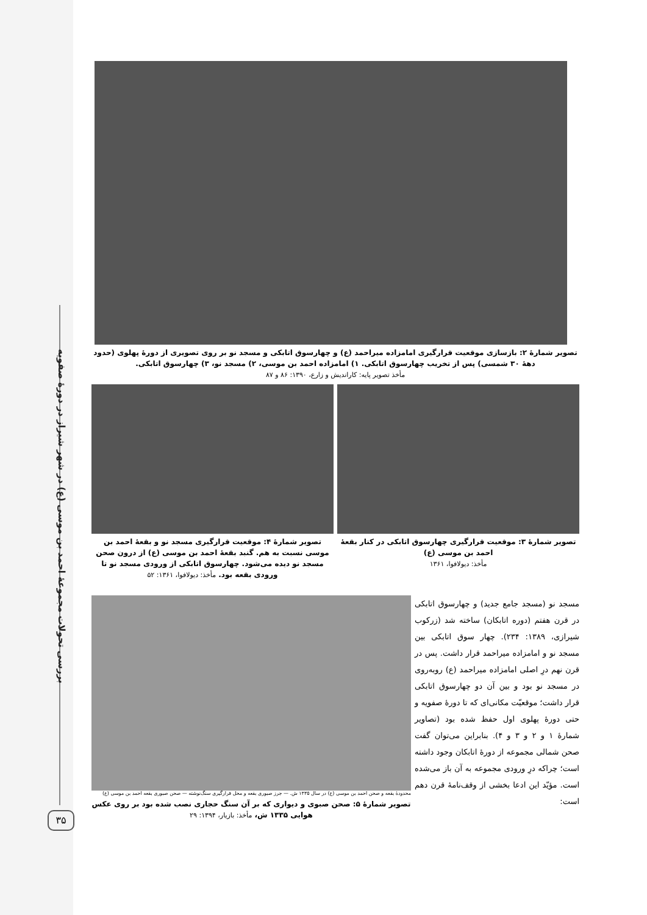بررسی تحولات مجموعهٔ احمد بن موسی (ع) در شهر شیراز در دورهٔ صفویه
۳۵
تصویر شمارهٔ ۲: بازسازی موقعیت قرارگیری امامزاده میراحمد (ع) و چهارسوق اتابکی و مسجد نو بر روی تصویری از دورهٔ پهلوی (حدود دههٔ ۳۰ شمسی) پس از تخریب چهارسوق اتابکی. ۱) امامزاده احمد بن موسی، ۲) مسجد نو، ۳) چهارسوق اتابکی.
مأخذ تصویر پایه: کاراندیش و زارع، ۱۳۹۰: ۸۶ و ۸۷
تصویر شمارهٔ ۳: موقعیت قرارگیری چهارسوق اتابکی در کنار بقعهٔ احمد بن موسی (ع)
مأخذ: دیولافوا، ۱۳۶۱
تصویر شمارهٔ ۴: موقعیت قرارگیری مسجد نو و بقعهٔ احمد بن موسی نسبت به هم. گنبد بقعهٔ احمد بن موسی (ع) از درون صحن مسجد نو دیده می‌شود. چهارسوق اتابکی از ورودی مسجد نو تا ورودی بقعه بود. مأخذ: دیولافوا، ۱۳۶۱: ۵۲
مسجد نو (مسجد جامع جدید) و چهارسوق اتابکی در قرن هفتم (دوره اتابکان) ساخته شد (زرکوب شیرازی، ۱۳۸۹: ۲۳۴). چهار سوق اتابکی بین مسجد نو و امامزاده میراحمد قرار داشت. پس در قرن نهم درِ اصلی امامزاده میراحمد (ع) روبه‌روی در مسجد نو بود و بین آن دو چهارسوق اتابکی قرار داشت؛ موقعیّت مکانی‌ای که تا دورهٔ صفویه و حتی دورهٔ پهلوی اول حفظ شده بود (تصاویر شمارهٔ ۱ و ۲ و ۳ و ۴). بنابراین می‌توان گفت صحن شمالی مجموعه از دورهٔ اتابکان وجود داشته است؛ چراکه درِ ورودی مجموعه به آن باز می‌شده است. مؤیّد این ادعا بخشی از وقف‌نامهٔ قرن دهم است:
محدودهٔ بقعه و صحن احمد بن موسی (ع) در سال ۱۳۳۵ ش. — جرز صبوری بقعه و محل قرارگیری سنگ‌نوشته — صحن صبوری بقعه احمد بن موسی (ع)
تصویر شمارهٔ ۵: صحن صبوی و دیواری که بر آن سنگ حجاری نصب شده بود بر روی عکس هوایی ۱۳۳۵ ش، مأخذ: بازیار، ۱۳۹۴: ۲۹